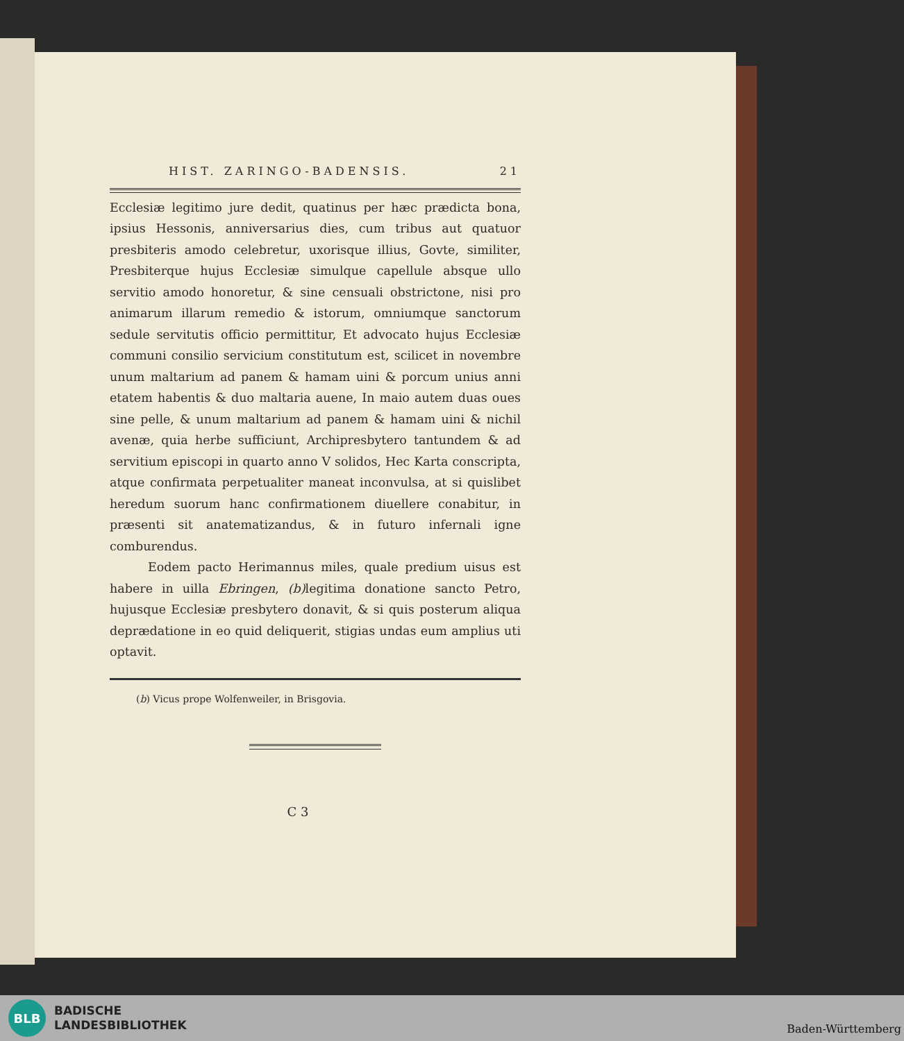HIST. ZARINGO-BADENSIS. 21
Ecclesiæ legitimo jure dedit, quatinus per hæc prædicta bona, ipsius Hessonis, anniversarius dies, cum tribus aut quatuor presbiteris amodo celebretur, uxorisque illius, Govte, similiter, Presbiterque hujus Ecclesiæ simulque capellule absque ullo servitio amodo honoretur, & sine censuali obstrictone, nisi pro animarum illarum remedio & istorum, omniumque sanctorum sedule servitutis officio permittitur, Et advocato hujus Ecclesiæ communi consilio servicium constitutum est, scilicet in novembre unum maltarium ad panem & hamam uini & porcum unius anni etatem habentis & duo maltaria auene, In maio autem duas oues sine pelle, & unum maltarium ad panem & hamam uini & nichil avenæ, quia herbe sufficiunt, Archipresbytero tantundem & ad servitium episcopi in quarto anno V solidos, Hec Karta conscripta, atque confirmata perpetualiter maneat inconvulsa, at si quislibet heredum suorum hanc confirmationem diuellere conabitur, in præsenti sit anatematizandus, & in futuro infernali igne comburendus.
Eodem pacto Herimannus miles, quale predium uisus est habere in uilla Ebringen, (b) legitima donatione sancto Petro, hujusque Ecclesiæ presbytero donavit, & si quis posterum aliqua deprædatione in eo quid deliquerit, stigias undas eum amplius uti optavit.
(b) Vicus prope Wolfenweiler, in Brisgovia.
C 3
BLB
BADISCHE
LANDESBIBLIOTHEK
Baden-Württemberg